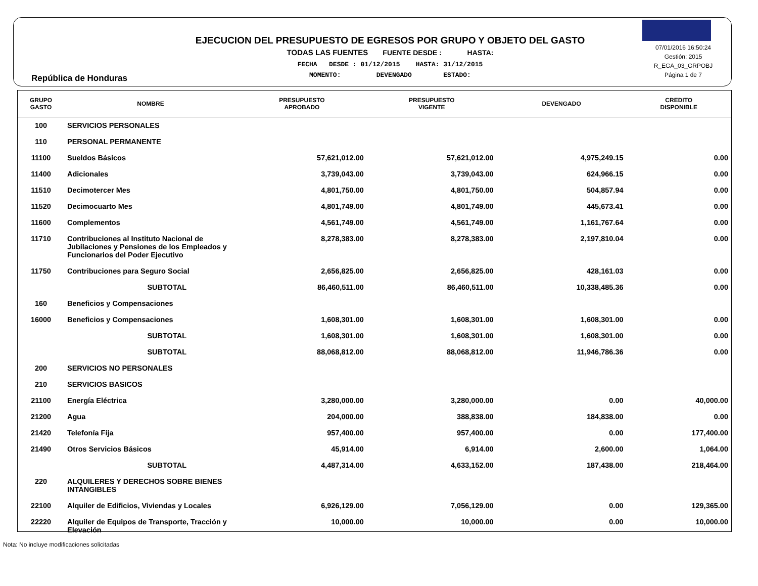República de Honduras
EJECUCION DEL PRESUPUESTO DE EGRESOS POR GRUPO Y OBJETO DEL GASTO
TODAS LAS FUENTES FUENTE DESDE : HASTA:
FECHA DESDE : 01/12/2015 HASTA: 31/12/2015
MOMENTO: DEVENGADO ESTADO:
07/01/2016 16:50:24
Gestión: 2015
R_EGA_03_GRPOBJ
Página 1 de 7
| GRUPO GASTO | NOMBRE | PRESUPUESTO APROBADO | PRESUPUESTO VIGENTE | DEVENGADO | CREDITO DISPONIBLE |
| --- | --- | --- | --- | --- | --- |
| 100 | SERVICIOS PERSONALES | | | | |
| 110 | PERSONAL PERMANENTE | | | | |
| 11100 | Sueldos Básicos | 57,621,012.00 | 57,621,012.00 | 4,975,249.15 | 0.00 |
| 11400 | Adicionales | 3,739,043.00 | 3,739,043.00 | 624,966.15 | 0.00 |
| 11510 | Decimotercer Mes | 4,801,750.00 | 4,801,750.00 | 504,857.94 | 0.00 |
| 11520 | Decimocuarto Mes | 4,801,749.00 | 4,801,749.00 | 445,673.41 | 0.00 |
| 11600 | Complementos | 4,561,749.00 | 4,561,749.00 | 1,161,767.64 | 0.00 |
| 11710 | Contribuciones al Instituto Nacional de Jubilaciones y Pensiones de los Empleados y Funcionarios del Poder Ejecutivo | 8,278,383.00 | 8,278,383.00 | 2,197,810.04 | 0.00 |
| 11750 | Contribuciones para Seguro Social | 2,656,825.00 | 2,656,825.00 | 428,161.03 | 0.00 |
| | SUBTOTAL | 86,460,511.00 | 86,460,511.00 | 10,338,485.36 | 0.00 |
| 160 | Beneficios y Compensaciones | | | | |
| 16000 | Beneficios y Compensaciones | 1,608,301.00 | 1,608,301.00 | 1,608,301.00 | 0.00 |
| | SUBTOTAL | 1,608,301.00 | 1,608,301.00 | 1,608,301.00 | 0.00 |
| | SUBTOTAL | 88,068,812.00 | 88,068,812.00 | 11,946,786.36 | 0.00 |
| 200 | SERVICIOS NO PERSONALES | | | | |
| 210 | SERVICIOS BASICOS | | | | |
| 21100 | Energía Eléctrica | 3,280,000.00 | 3,280,000.00 | 0.00 | 40,000.00 |
| 21200 | Agua | 204,000.00 | 388,838.00 | 184,838.00 | 0.00 |
| 21420 | Telefonía Fija | 957,400.00 | 957,400.00 | 0.00 | 177,400.00 |
| 21490 | Otros Servicios Básicos | 45,914.00 | 6,914.00 | 2,600.00 | 1,064.00 |
| | SUBTOTAL | 4,487,314.00 | 4,633,152.00 | 187,438.00 | 218,464.00 |
| 220 | ALQUILERES Y DERECHOS SOBRE BIENES INTANGIBLES | | | | |
| 22100 | Alquiler de Edificios, Viviendas y Locales | 6,926,129.00 | 7,056,129.00 | 0.00 | 129,365.00 |
| 22220 | Alquiler de Equipos de Transporte, Tracción y Elevación | 10,000.00 | 10,000.00 | 0.00 | 10,000.00 |
Nota: No incluye modificaciones solicitadas